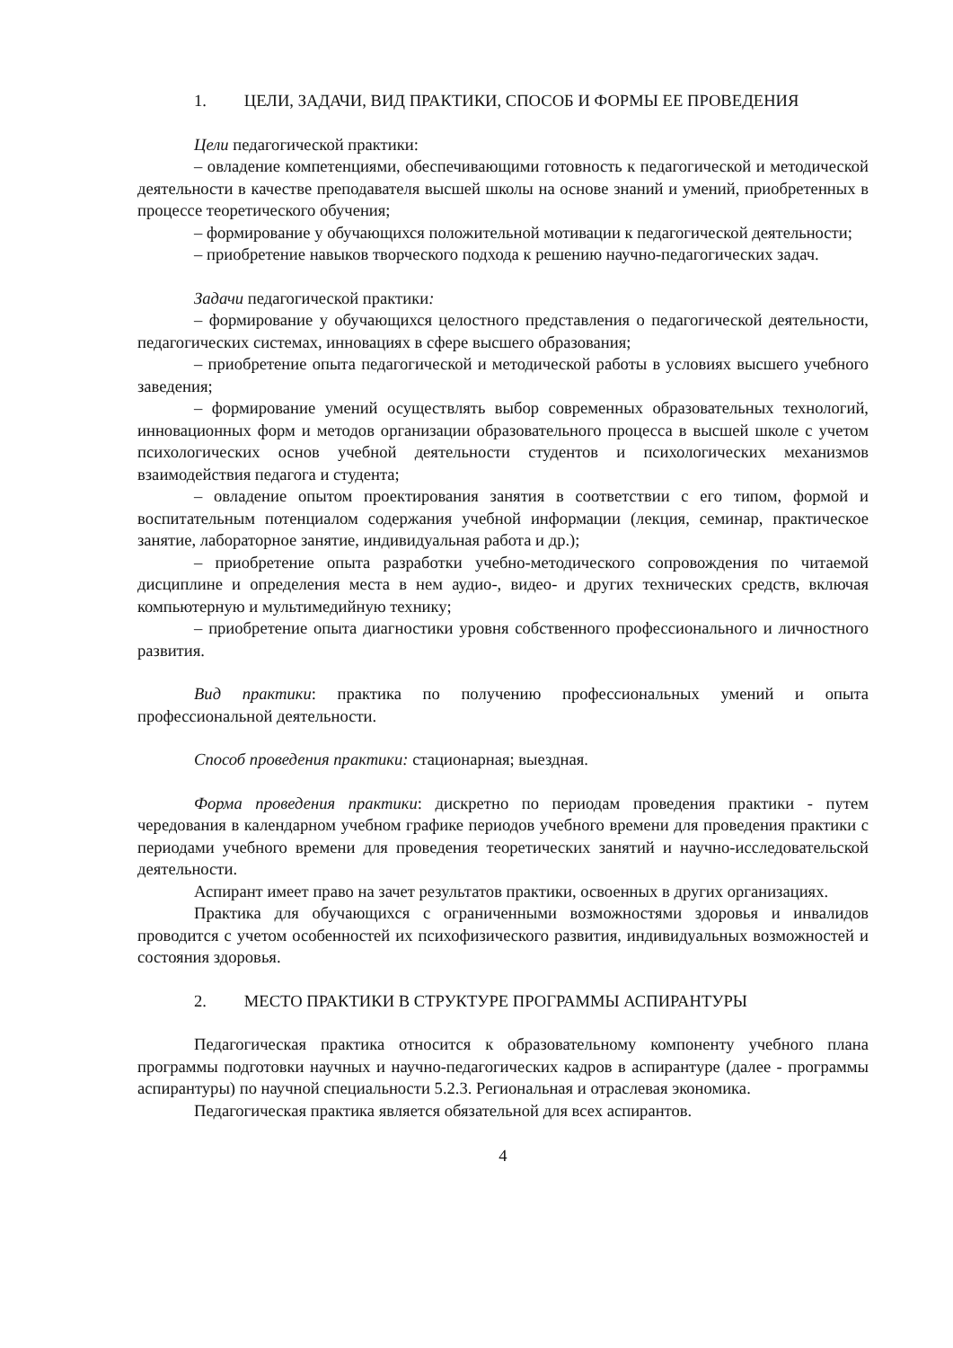1. ЦЕЛИ, ЗАДАЧИ, ВИД ПРАКТИКИ, СПОСОБ И ФОРМЫ ЕЕ ПРОВЕДЕНИЯ
Цели педагогической практики:
– овладение компетенциями, обеспечивающими готовность к педагогической и методической деятельности в качестве преподавателя высшей школы на основе знаний и умений, приобретенных в процессе теоретического обучения;
– формирование у обучающихся положительной мотивации к педагогической деятельности;
– приобретение навыков творческого подхода к решению научно-педагогических задач.
Задачи педагогической практики:
– формирование у обучающихся целостного представления о педагогической деятельности, педагогических системах, инновациях в сфере высшего образования;
– приобретение опыта педагогической и методической работы в условиях высшего учебного заведения;
– формирование умений осуществлять выбор современных образовательных технологий, инновационных форм и методов организации образовательного процесса в высшей школе с учетом психологических основ учебной деятельности студентов и психологических механизмов взаимодействия педагога и студента;
– овладение опытом проектирования занятия в соответствии с его типом, формой и воспитательным потенциалом содержания учебной информации (лекция, семинар, практическое занятие, лабораторное занятие, индивидуальная работа и др.);
– приобретение опыта разработки учебно-методического сопровождения по читаемой дисциплине и определения места в нем аудио-, видео- и других технических средств, включая компьютерную и мультимедийную технику;
– приобретение опыта диагностики уровня собственного профессионального и личностного развития.
Вид практики: практика по получению профессиональных умений и опыта профессиональной деятельности.
Способ проведения практики: стационарная; выездная.
Форма проведения практики: дискретно по периодам проведения практики - путем чередования в календарном учебном графике периодов учебного времени для проведения практики с периодами учебного времени для проведения теоретических занятий и научно-исследовательской деятельности.
Аспирант имеет право на зачет результатов практики, освоенных в других организациях.
Практика для обучающихся с ограниченными возможностями здоровья и инвалидов проводится с учетом особенностей их психофизического развития, индивидуальных возможностей и состояния здоровья.
2. МЕСТО ПРАКТИКИ В СТРУКТУРЕ ПРОГРАММЫ АСПИРАНТУРЫ
Педагогическая практика относится к образовательному компоненту учебного плана программы подготовки научных и научно-педагогических кадров в аспирантуре (далее - программы аспирантуры) по научной специальности 5.2.3. Региональная и отраслевая экономика.
Педагогическая практика является обязательной для всех аспирантов.
4